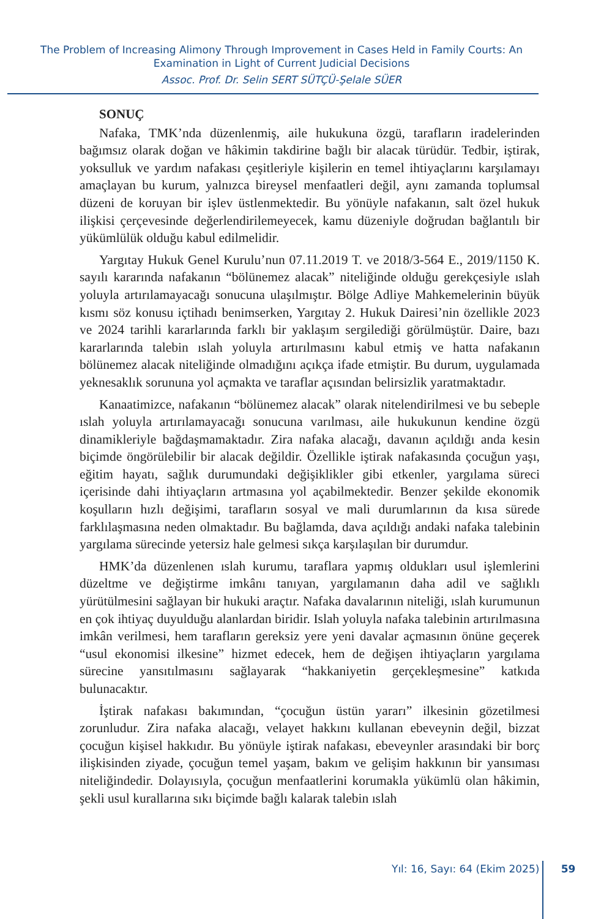The Problem of Increasing Alimony Through Improvement in Cases Held in Family Courts: An Examination in Light of Current Judicial Decisions
Assoc. Prof. Dr. Selin SERT SÜTÇÜ-Şelale SÜER
SONUÇ
Nafaka, TMK’nda düzenlenmiş, aile hukukuna özgü, tarafların iradelerinden bağımsız olarak doğan ve hâkimin takdirine bağlı bir alacak türüdür. Tedbir, iştirak, yoksulluk ve yardım nafakası çeşitleriyle kişilerin en temel ihtiyaçlarını karşılamayı amaçlayan bu kurum, yalnızca bireysel menfaatleri değil, aynı zamanda toplumsal düzeni de koruyan bir işlev üstlenmektedir. Bu yönüyle nafakanın, salt özel hukuk ilişkisi çerçevesinde değerlendirilemeyecek, kamu düzeniyle doğrudan bağlantılı bir yükümlülük olduğu kabul edilmelidir.
Yargıtay Hukuk Genel Kurulu’nun 07.11.2019 T. ve 2018/3-564 E., 2019/1150 K. sayılı kararında nafakanın “bölünemez alacak” niteliğinde olduğu gerekçesiyle ıslah yoluyla artırılamayacağı sonucuna ulaşılmıştır. Bölge Adliye Mahkemelerinin büyük kısmı söz konusu içtihadı benimserken, Yargıtay 2. Hukuk Dairesi’nin özellikle 2023 ve 2024 tarihli kararlarında farklı bir yaklaşım sergilediği görülmüştür. Daire, bazı kararlarında talebin ıslah yoluyla artırılmasını kabul etmiş ve hatta nafakanın bölünemez alacak niteliğinde olmadığını açıkça ifade etmiştir. Bu durum, uygulamada yeknesaklık sorununa yol açmakta ve taraflar açısından belirsizlik yaratmaktadır.
Kanaatimizce, nafakanın “bölünemez alacak” olarak nitelendirilmesi ve bu sebeple ıslah yoluyla artırılamayacağı sonucuna varılması, aile hukukunun kendine özgü dinamikleriyle bağdaşmamaktadır. Zira nafaka alacağı, davanın açıldığı anda kesin biçimde öngörülebilir bir alacak değildir. Özellikle iştirak nafakasında çocuğun yaşı, eğitim hayatı, sağlık durumundaki değişiklikler gibi etkenler, yargılama süreci içerisinde dahi ihtiyaçların artmasına yol açabilmektedir. Benzer şekilde ekonomik koşulların hızlı değişimi, tarafların sosyal ve mali durumlarının da kısa sürede farklılaşmasına neden olmaktadır. Bu bağlamda, dava açıldığı andaki nafaka talebinin yargılama sürecinde yetersiz hale gelmesi sıkça karşılaşılan bir durumdur.
HMK’da düzenlenen ıslah kurumu, taraflara yapmış oldukları usul işlemlerini düzeltme ve değiştirme imkânı tanıyan, yargılamanın daha adil ve sağlıklı yürütülmesini sağlayan bir hukuki araçtır. Nafaka davalarının niteliği, ıslah kurumunun en çok ihtiyaç duyulduğu alanlardan biridir. Islah yoluyla nafaka talebinin artırılmasına imkân verilmesi, hem tarafların gereksiz yere yeni davalar açmasının önüne geçerek “usul ekonomisi ilkesine” hizmet edecek, hem de değişen ihtiyaçların yargılama sürecine yansıtılmasını sağlayarak “hakkaniyetin gerçekleşmesine” katkıda bulunacaktır.
İştirak nafakası bakımından, “çocuğun üstün yararı” ilkesinin gözetilmesi zorunludur. Zira nafaka alacağı, velayet hakkını kullanan ebeveynin değil, bizzat çocuğun kişisel hakkıdır. Bu yönüyle iştirak nafakası, ebeveynler arasındaki bir borç ilişkisinden ziyade, çocuğun temel yaşam, bakım ve gelişim hakkının bir yansıması niteliğindedir. Dolayısıyla, çocuğun menfaatlerini korumakla yükümlü olan hâkimin, şekli usul kurallarına sıkı biçimde bağlı kalarak talebin ıslah
Yıl: 16, Sayı: 64 (Ekim 2025) 59